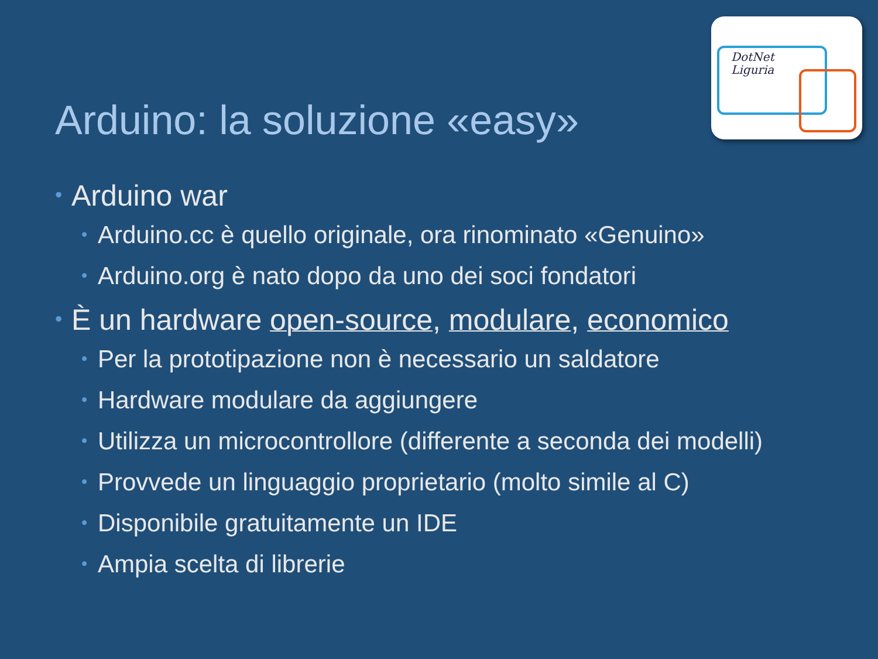DotNet
Liguria
Arduino: la soluzione «easy»
• Arduino war
• Arduino.cc è quello originale, ora rinominato «Genuino»
• Arduino.org è nato dopo da uno dei soci fondatori
• È un hardware open-source, modulare, economico
• Per la prototipazione non è necessario un saldatore
• Hardware modulare da aggiungere
• Utilizza un microcontrollore (differente a seconda dei modelli)
• Provvede un linguaggio proprietario (molto simile al C)
• Disponibile gratuitamente un IDE
• Ampia scelta di librerie